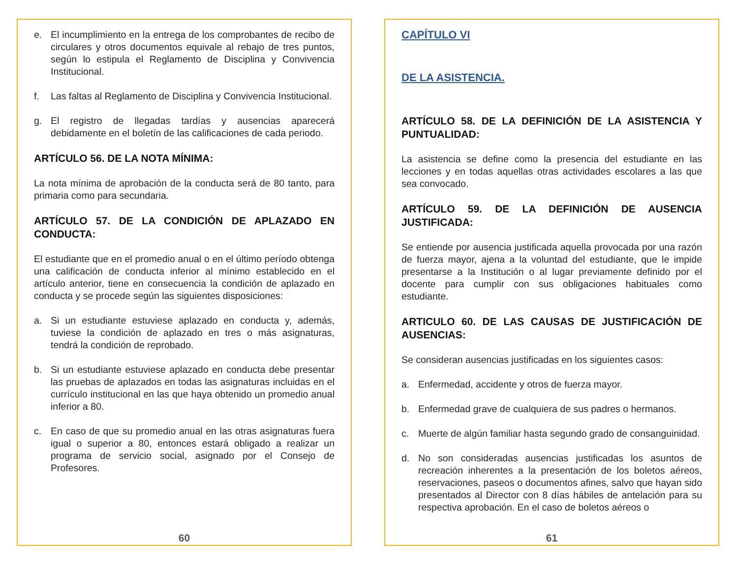e. El incumplimiento en la entrega de los comprobantes de recibo de circulares y otros documentos equivale al rebajo de tres puntos, según lo estipula el Reglamento de Disciplina y Convivencia Institucional.
f. Las faltas al Reglamento de Disciplina y Convivencia Institucional.
g. El registro de llegadas tardías y ausencias aparecerá debidamente en el boletín de las calificaciones de cada periodo.
ARTÍCULO 56. DE LA NOTA MÍNIMA:
La nota mínima de aprobación de la conducta será de 80 tanto, para primaria como para secundaria.
ARTÍCULO 57. DE LA CONDICIÓN DE APLAZADO EN CONDUCTA:
El estudiante que en el promedio anual o en el último período obtenga una calificación de conducta inferior al mínimo establecido en el artículo anterior, tiene en consecuencia la condición de aplazado en conducta y se procede según las siguientes disposiciones:
a. Si un estudiante estuviese aplazado en conducta y, además, tuviese la condición de aplazado en tres o más asignaturas, tendrá la condición de reprobado.
b. Si un estudiante estuviese aplazado en conducta debe presentar las pruebas de aplazados en todas las asignaturas incluidas en el currículo institucional en las que haya obtenido un promedio anual inferior a 80.
c. En caso de que su promedio anual en las otras asignaturas fuera igual o superior a 80, entonces estará obligado a realizar un programa de servicio social, asignado por el Consejo de Profesores.
60
CAPÍTULO VI
DE LA ASISTENCIA.
ARTÍCULO 58. DE LA DEFINICIÓN DE LA ASISTENCIA Y PUNTUALIDAD:
La asistencia se define como la presencia del estudiante en las lecciones y en todas aquellas otras actividades escolares a las que sea convocado.
ARTÍCULO 59. DE LA DEFINICIÓN DE AUSENCIA JUSTIFICADA:
Se entiende por ausencia justificada aquella provocada por una razón de fuerza mayor, ajena a la voluntad del estudiante, que le impide presentarse a la Institución o al lugar previamente definido por el docente para cumplir con sus obligaciones habituales como estudiante.
ARTICULO 60. DE LAS CAUSAS DE JUSTIFICACIÓN DE AUSENCIAS:
Se consideran ausencias justificadas en los siguientes casos:
a. Enfermedad, accidente y otros de fuerza mayor.
b. Enfermedad grave de cualquiera de sus padres o hermanos.
c. Muerte de algún familiar hasta segundo grado de consanguinidad.
d. No son consideradas ausencias justificadas los asuntos de recreación inherentes a la presentación de los boletos aéreos, reservaciones, paseos o documentos afines, salvo que hayan sido presentados al Director con 8 días hábiles de antelación para su respectiva aprobación. En el caso de boletos aéreos o
61